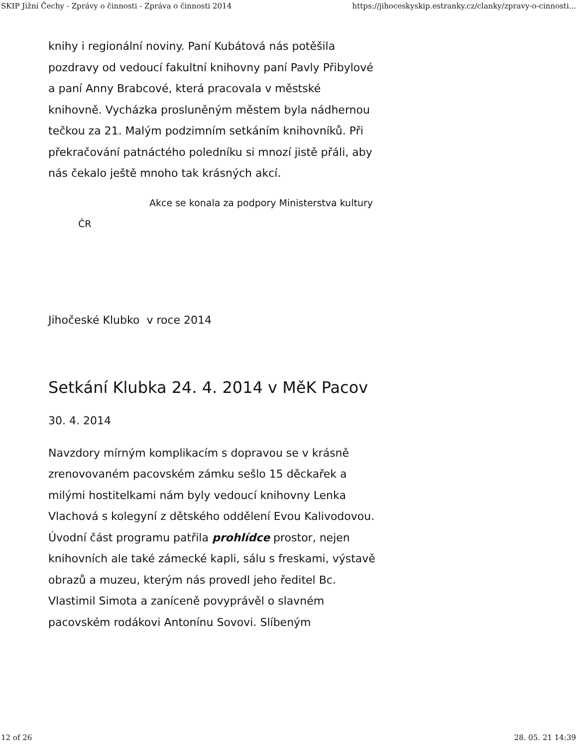SKIP Jižní Čechy - Zprávy o činnosti - Zpráva o činnosti 2014 https://jihoceskyskip.estranky.cz/clanky/zpravy-o-cinnosti...
knihy i regionální noviny. Paní Kubátová nás potěšila pozdravy od vedoucí fakultní knihovny paní Pavly Přibylové a paní Anny Brabcové, která pracovala v městské knihovně. Vycházka prosluněným městem byla nádhernou tečkou za 21. Malým podzimním setkáním knihovníků. Při překračování patnáctého poledníku si mnozí jistě přáli, aby nás čekalo ještě mnoho tak krásných akcí.
Akce se konala za podpory Ministerstva kultury ČR
Jihočeské Klubko v roce 2014
Setkání Klubka 24. 4. 2014 v MěK Pacov
30. 4. 2014
Navzdory mírným komplikacím s dopravou se v krásně zrenovovaném pacovském zámku sešlo 15 děckařek a milými hostitelkami nám byly vedoucí knihovny Lenka Vlachová s kolegyní z dětského oddělení Evou Kalivodovou. Úvodní část programu patřila prohlídce prostor, nejen knihovních ale také zámecké kapli, sálu s freskami, výstavě obrazů a muzeu, kterým nás provedl jeho ředitel Bc. Vlastimil Simota a zaníceně povyprávěl o slavném pacovském rodákovi Antonínu Sovovi. Slíbeným
12 of 26 28. 05. 21 14:39